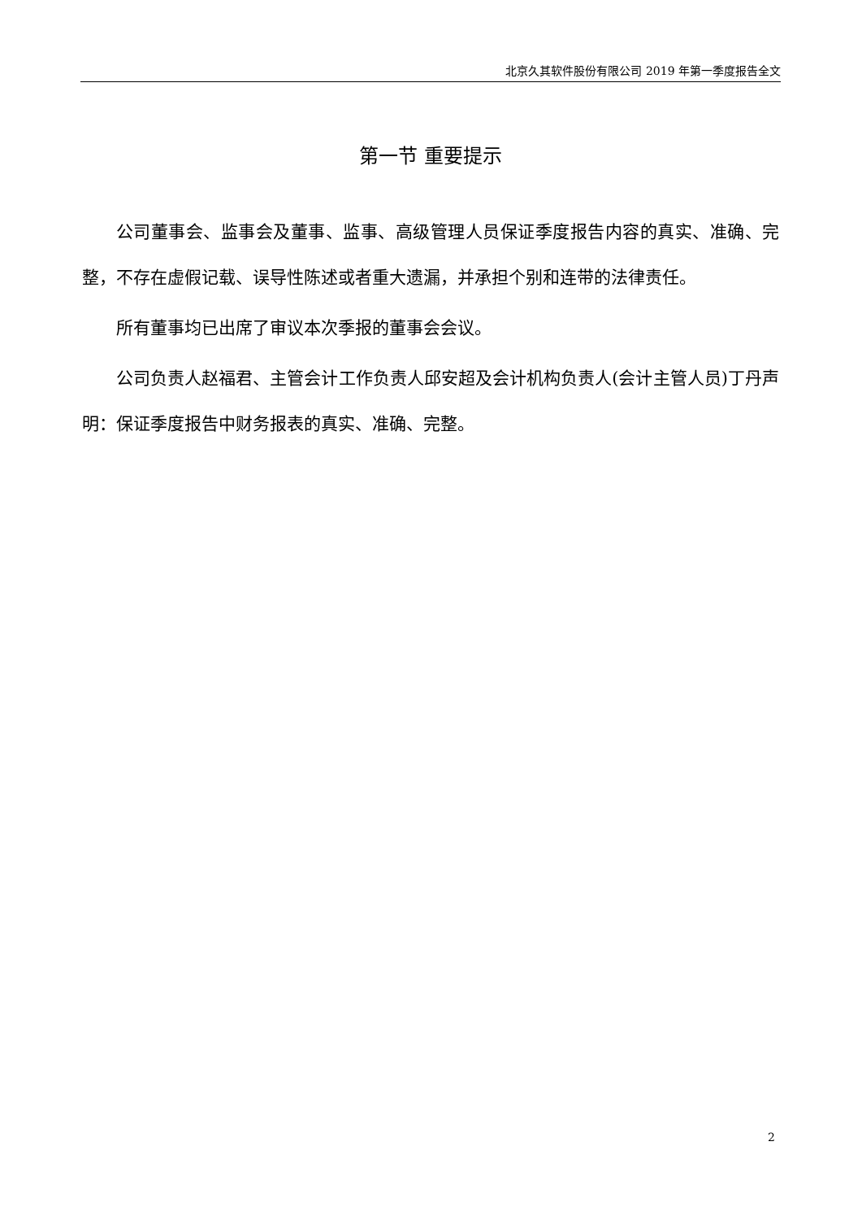北京久其软件股份有限公司 2019 年第一季度报告全文
第一节 重要提示
公司董事会、监事会及董事、监事、高级管理人员保证季度报告内容的真实、准确、完整，不存在虚假记载、误导性陈述或者重大遗漏，并承担个别和连带的法律责任。
所有董事均已出席了审议本次季报的董事会会议。
公司负责人赵福君、主管会计工作负责人邱安超及会计机构负责人(会计主管人员)丁丹声明：保证季度报告中财务报表的真实、准确、完整。
2